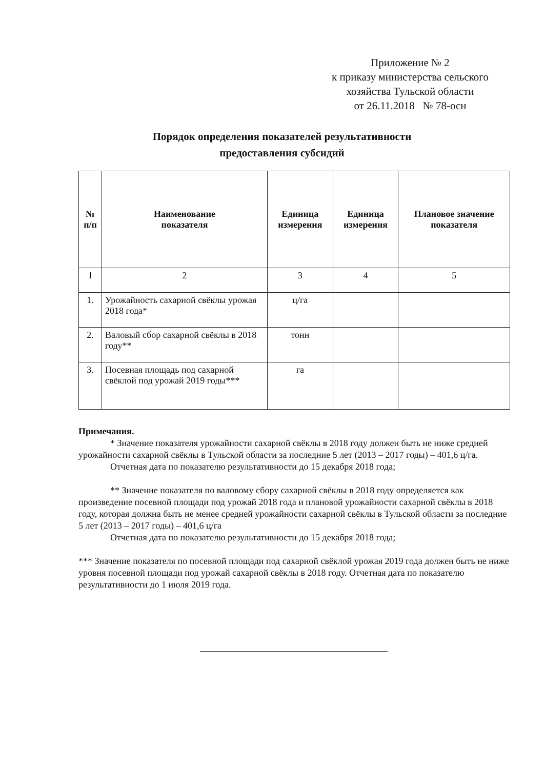Приложение № 2
к приказу министерства сельского
хозяйства Тульской области
от 26.11.2018 № 78-осн
Порядок определения показателей результативности
предоставления субсидий
| № п/п | Наименование показателя | Единица измерения | Единица измерения | Плановое значение показателя |
| --- | --- | --- | --- | --- |
| 1 | 2 | 3 | 4 | 5 |
| 1. | Урожайность сахарной свёклы урожая 2018 года* | ц/га | | |
| 2. | Валовый сбор сахарной свёклы в 2018 году** | тонн | | |
| 3. | Посевная площадь под сахарной свёклой под урожай 2019 годы*** | га | | |
Примечания.
* Значение показателя урожайности сахарной свёклы в 2018 году должен быть не ниже средней урожайности сахарной свёклы в Тульской области за последние 5 лет (2013 – 2017 годы) – 401,6 ц/га.
Отчетная дата по показателю результативности до 15 декабря 2018 года;
** Значение показателя по валовому сбору сахарной свёклы в 2018 году определяется как произведение посевной площади под урожай 2018 года и плановой урожайности сахарной свёклы в 2018 году, которая должна быть не менее средней урожайности сахарной свёклы в Тульской области за последние 5 лет (2013 – 2017 годы) – 401,6 ц/га
Отчетная дата по показателю результативности до 15 декабря 2018 года;
*** Значение показателя по посевной площади под сахарной свёклой урожая 2019 года должен быть не ниже уровня посевной площади под урожай сахарной свёклы в 2018 году. Отчетная дата по показателю результативности до 1 июля 2019 года.